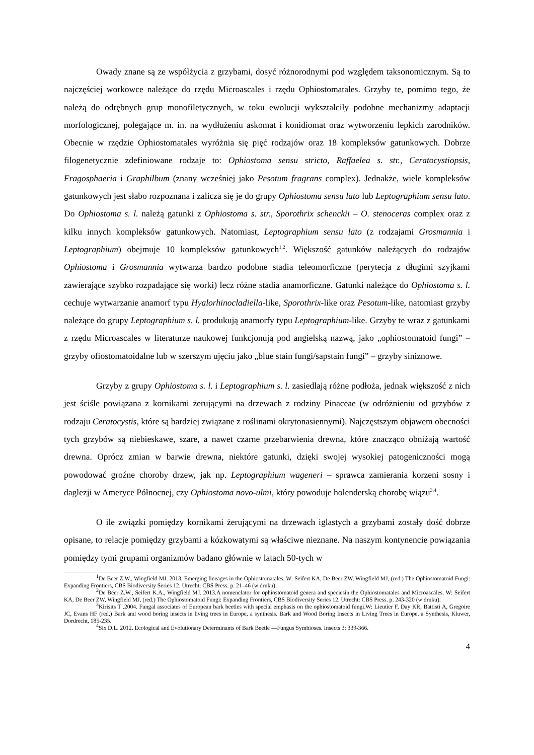Owady znane są ze współżycia z grzybami, dosyć różnorodnymi pod względem taksonomicznym. Są to najczęściej workowce należące do rzędu Microascales i rzędu Ophiostomatales. Grzyby te, pomimo tego, że należą do odrębnych grup monofiletycznych, w toku ewolucji wykształciły podobne mechanizmy adaptacji morfologicznej, polegające m. in. na wydłużeniu askomat i konidiomat oraz wytworzeniu lepkich zarodników. Obecnie w rzędzie Ophiostomatales wyróżnia się pięć rodzajów oraz 18 kompleksów gatunkowych. Dobrze filogenetycznie zdefiniowane rodzaje to: Ophiostoma sensu stricto, Raffaelea s. str., Ceratocystiopsis, Fragosphaeria i Graphilbum (znany wcześniej jako Pesotum fragrans complex). Jednakże, wiele kompleksów gatunkowych jest słabo rozpoznana i zalicza się je do grupy Ophiostoma sensu lato lub Leptographium sensu lato. Do Ophiostoma s. l. należą gatunki z Ophiostoma s. str., Sporothrix schenckii – O. stenoceras complex oraz z kilku innych kompleksów gatunkowych. Natomiast, Leptographium sensu lato (z rodzajami Grosmannia i Leptographium) obejmuje 10 kompleksów gatunkowych<sup>1,2</sup>. Większość gatunków należących do rodzajów Ophiostoma i Grosmannia wytwarza bardzo podobne stadia teleomorficzne (perytecja z długimi szyjkami zawierające szybko rozpadające się worki) lecz różne stadia anamorficzne. Gatunki należące do Ophiostoma s. l. cechuje wytwarzanie anamorf typu Hyalorhinocladiella-like, Sporothrix-like oraz Pesotum-like, natomiast grzyby należące do grupy Leptographium s. l. produkują anamorfy typu Leptographium-like. Grzyby te wraz z gatunkami z rzędu Microascales w literaturze naukowej funkcjonują pod angielską nazwą, jako „ophiostomatoid fungi” – grzyby ofiostomatoidalne lub w szerszym ujęciu jako „blue stain fungi/sapstain fungi” – grzyby siniznowe.
Grzyby z grupy Ophiostoma s. l. i Leptographium s. l. zasiedlają różne podłoża, jednak większość z nich jest ściśle powiązana z kornikami żerującymi na drzewach z rodziny Pinaceae (w odróżnieniu od grzybów z rodzaju Ceratocystis, które są bardziej związane z roślinami okrytonasiennymi). Najczęstszym objawem obecności tych grzybów są niebieskawe, szare, a nawet czarne przebarwienia drewna, które znacząco obniżają wartość drewna. Oprócz zmian w barwie drewna, niektóre gatunki, dzięki swojej wysokiej patogeniczności mogą powodować groźne choroby drzew, jak np. Leptographium wageneri – sprawca zamierania korzeni sosny i daglezji w Ameryce Północnej, czy Ophiostoma novo-ulmi, który powoduje holenderską chorobę wiązu<sup>3,4</sup>.
O ile związki pomiędzy kornikami żerującymi na drzewach iglastych a grzybami zostały dość dobrze opisane, to relacje pomiędzy grzybami a kózkowatymi są właściwe nieznane. Na naszym kontynencie powiązania pomiędzy tymi grupami organizmów badano głównie w latach 50-tych w
<sup>1</sup> De Beer Z.W., Wingfield MJ. 2013. Emerging lineages in the Ophiostomatales. W: Seifert KA, De Beer ZW, Wingfield MJ, (red.) The Ophiostomatoid Fungi: Expanding Frontiers, CBS Biodiversity Series 12. Utrecht: CBS Press. p. 21–46 (w druku).
<sup>2</sup> De Beer Z.W., Seifert K.A., Wingfield MJ. 2013.A nomenclator for ophiostomatoid genera and speciesin the Ophiostomatales and Microascales. W: Seifert KA, De Beer ZW, Wingfield MJ, (red.) The Ophiostomatoid Fungi: Expanding Frontiers, CBS Biodiversity Series 12. Utrecht: CBS Press. p. 243-320 (w druku).
<sup>3</sup> Kirisits T .2004. Fungal associates of European bark beetles with special emphasis on the ophiostomatoid fungi.W: Lieutier F, Day KR, Battisti A, Gregoire JC, Evans HF (red.) Bark and wood boring insects in living trees in Europe, a synthesis. Bark and Wood Boring Insects in Living Trees in Europe, a Synthesis, Kluwer, Dordrecht, 185-235.
<sup>4</sup> Six D.L. 2012. Ecological and Evolutionary Determinants of Bark Beetle —Fungus Symbioses. Insects 3: 339-366.
4